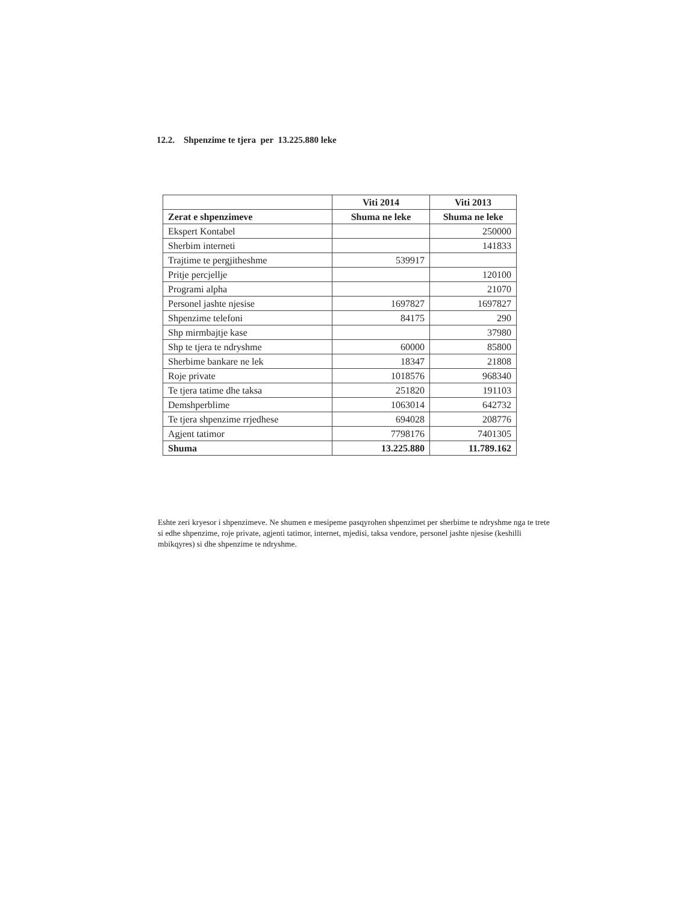12.2. Shpenzime te tjera per 13.225.880 leke
| | Viti 2014 | Viti 2013 |
| --- | --- | --- |
| Zerat e shpenzimeve | Shuma ne leke | Shuma ne leke |
| Ekspert Kontabel | | 250000 |
| Sherbim interneti | | 141833 |
| Trajtime te pergjitheshme | 539917 | |
| Pritje percjellje | | 120100 |
| Programi alpha | | 21070 |
| Personel jashte njesise | 1697827 | 1697827 |
| Shpenzime telefoni | 84175 | 290 |
| Shp mirmbajtje kase | | 37980 |
| Shp te tjera te ndryshme | 60000 | 85800 |
| Sherbime bankare ne lek | 18347 | 21808 |
| Roje private | 1018576 | 968340 |
| Te tjera tatime dhe taksa | 251820 | 191103 |
| Demshperblime | 1063014 | 642732 |
| Te tjera shpenzime rrjedhese | 694028 | 208776 |
| Agjent tatimor | 7798176 | 7401305 |
| Shuma | 13.225.880 | 11.789.162 |
Eshte zeri kryesor i shpenzimeve. Ne shumen e mesipeme pasqyrohen shpenzimet per sherbime te ndryshme nga te trete si edhe shpenzime, roje private, agjenti tatimor, internet, mjedisi, taksa vendore, personel jashte njesise (keshilli mbikqyres) si dhe shpenzime te ndryshme.